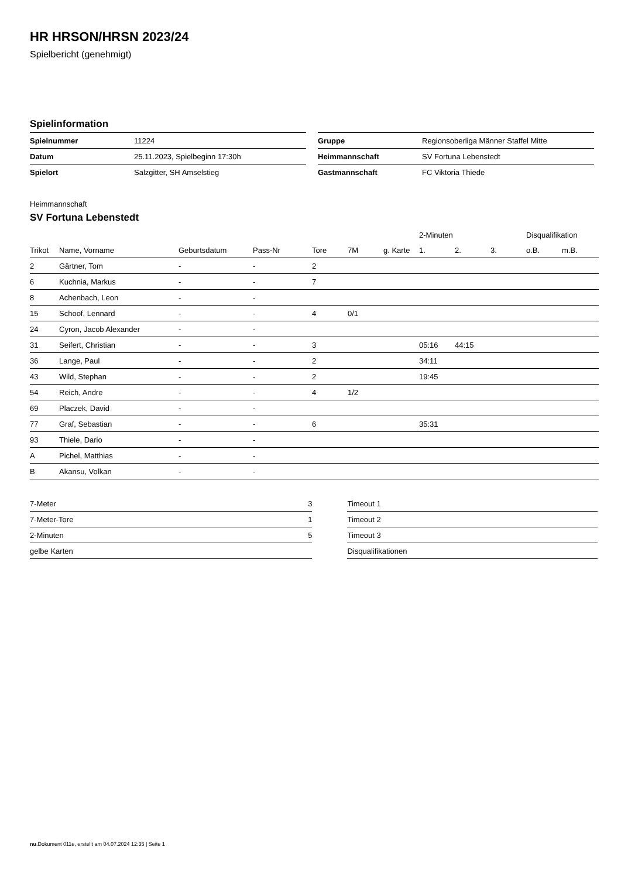HR HRSON/HRSN 2023/24
Spielbericht (genehmigt)
Spielinformation
| Spielnummer | 11224 |
| Datum | 25.11.2023, Spielbeginn 17:30h |
| Spielort | Salzgitter, SH Amselstieg |
| Gruppe | Regionsoberliga Männer Staffel Mitte |
| Heimmannschaft | SV Fortuna Lebenstedt |
| Gastmannschaft | FC Viktoria Thiede |
Heimmannschaft
SV Fortuna Lebenstedt
| | | | | | | | 2-Minuten | | | Disqualifikation | |
| --- | --- | --- | --- | --- | --- | --- | --- | --- | --- | --- | --- |
| Trikot | Name, Vorname | Geburtsdatum | Pass-Nr | Tore | 7M | g. Karte | 1. | 2. | 3. | o.B. | m.B. |
| 2 | Gärtner, Tom | - | - | 2 | | | | | | | |
| 6 | Kuchnia, Markus | - | - | 7 | | | | | | | |
| 8 | Achenbach, Leon | - | - | | | | | | | | |
| 15 | Schoof, Lennard | - | - | 4 | 0/1 | | | | | | |
| 24 | Cyron, Jacob Alexander | - | - | | | | | | | | |
| 31 | Seifert, Christian | - | - | 3 | | | 05:16 | 44:15 | | | |
| 36 | Lange, Paul | - | - | 2 | | | 34:11 | | | | |
| 43 | Wild, Stephan | - | - | 2 | | | 19:45 | | | | |
| 54 | Reich, Andre | - | - | 4 | 1/2 | | | | | | |
| 69 | Placzek, David | - | - | | | | | | | | |
| 77 | Graf, Sebastian | - | - | 6 | | | 35:31 | | | | |
| 93 | Thiele, Dario | - | - | | | | | | | | |
| A | Pichel, Matthias | - | - | | | | | | | | |
| B | Akansu, Volkan | - | - | | | | | | | | |
| 7-Meter | 3 |
| 7-Meter-Tore | 1 |
| 2-Minuten | 5 |
| gelbe Karten | |
| Timeout 1 |
| Timeout 2 |
| Timeout 3 |
| Disqualifikationen |
nu.Dokument 011e, erstellt am 04.07.2024 12:35 | Seite 1